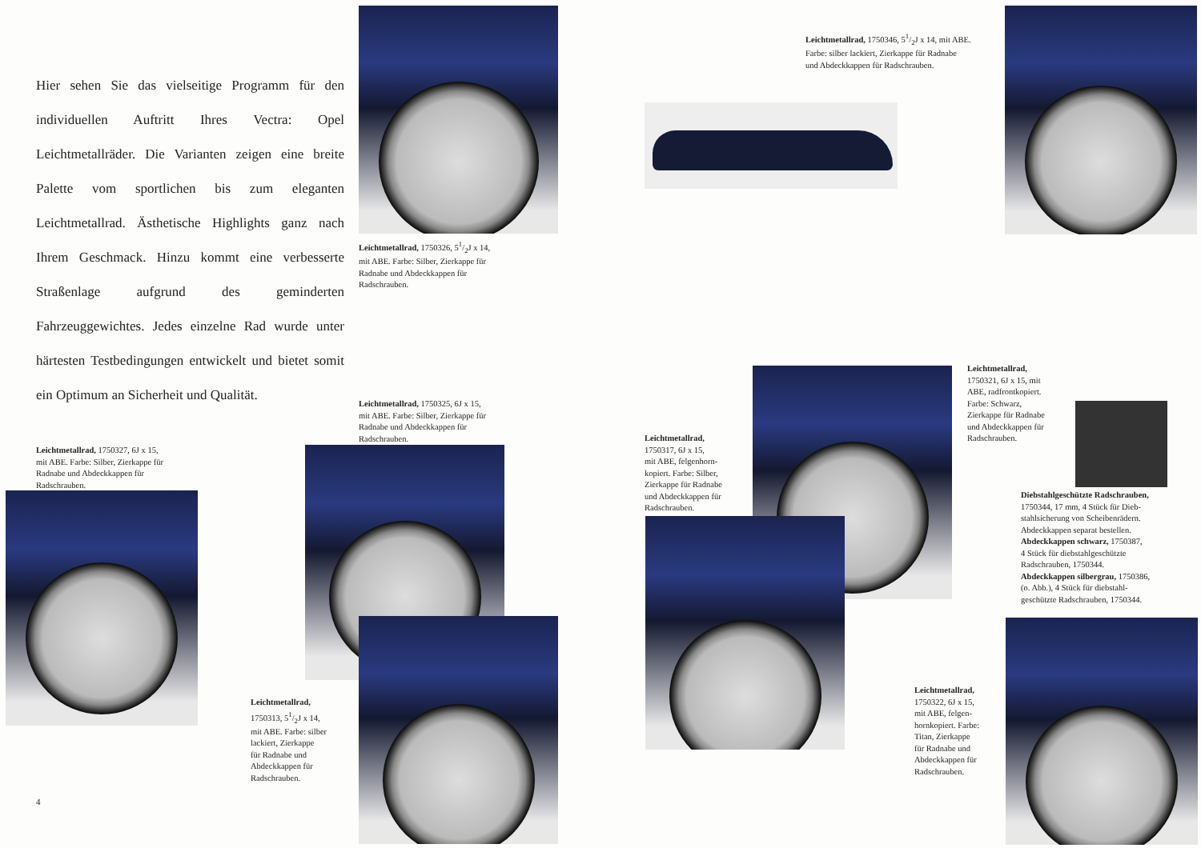Hier sehen Sie das vielseitige Programm für den individuellen Auftritt Ihres Vectra: Opel Leichtmetallräder. Die Varianten zeigen eine breite Palette vom sportlichen bis zum eleganten Leichtmetallrad. Ästhetische Highlights ganz nach Ihrem Geschmack. Hinzu kommt eine verbesserte Straßenlage aufgrund des geminderten Fahrzeuggewichtes. Jedes einzelne Rad wurde unter härtesten Testbedingungen entwickelt und bietet somit ein Optimum an Sicherheit und Qualität.
Leichtmetallrad, 1750326, 51/2J x 14,
mit ABE. Farbe: Silber, Zierkappe für
Radnabe und Abdeckkappen für
Radschrauben.
Leichtmetallrad, 1750325, 6J x 15,
mit ABE. Farbe: Silber, Zierkappe für
Radnabe und Abdeckkappen für
Radschrauben.
Leichtmetallrad, 1750327, 6J x 15,
mit ABE. Farbe: Silber, Zierkappe für
Radnabe und Abdeckkappen für
Radschrauben.
Leichtmetallrad,
1750313, 51/2J x 14,
mit ABE. Farbe: silber
lackiert, Zierkappe
für Radnabe und
Abdeckkappen für
Radschrauben.
4
Leichtmetallrad, 1750346, 51/2J x 14, mit ABE.
Farbe: silber lackiert, Zierkappe für Radnabe
und Abdeckkappen für Radschrauben.
Leichtmetallrad,
1750321, 6J x 15, mit
ABE, radfrontkopiert.
Farbe: Schwarz,
Zierkappe für Radnabe
und Abdeckkappen für
Radschrauben.
Leichtmetallrad,
1750317, 6J x 15,
mit ABE, felgenhorn-
kopiert. Farbe: Silber,
Zierkappe für Radnabe
und Abdeckkappen für
Radschrauben.
Diebstahlgeschützte Radschrauben,
1750344, 17 mm, 4 Stück für Dieb-
stahlsicherung von Scheibenrädern.
Abdeckkappen separat bestellen.
Abdeckkappen schwarz, 1750387,
4 Stück für diebstahlgeschützte
Radschrauben, 1750344.
Abdeckkappen silbergrau, 1750386,
(o. Abb.), 4 Stück für diebstahl-
geschützte Radschrauben, 1750344.
Leichtmetallrad,
1750322, 6J x 15,
mit ABE, felgen-
hornkopiert. Farbe:
Titan, Zierkappe
für Radnabe und
Abdeckkappen für
Radschrauben.